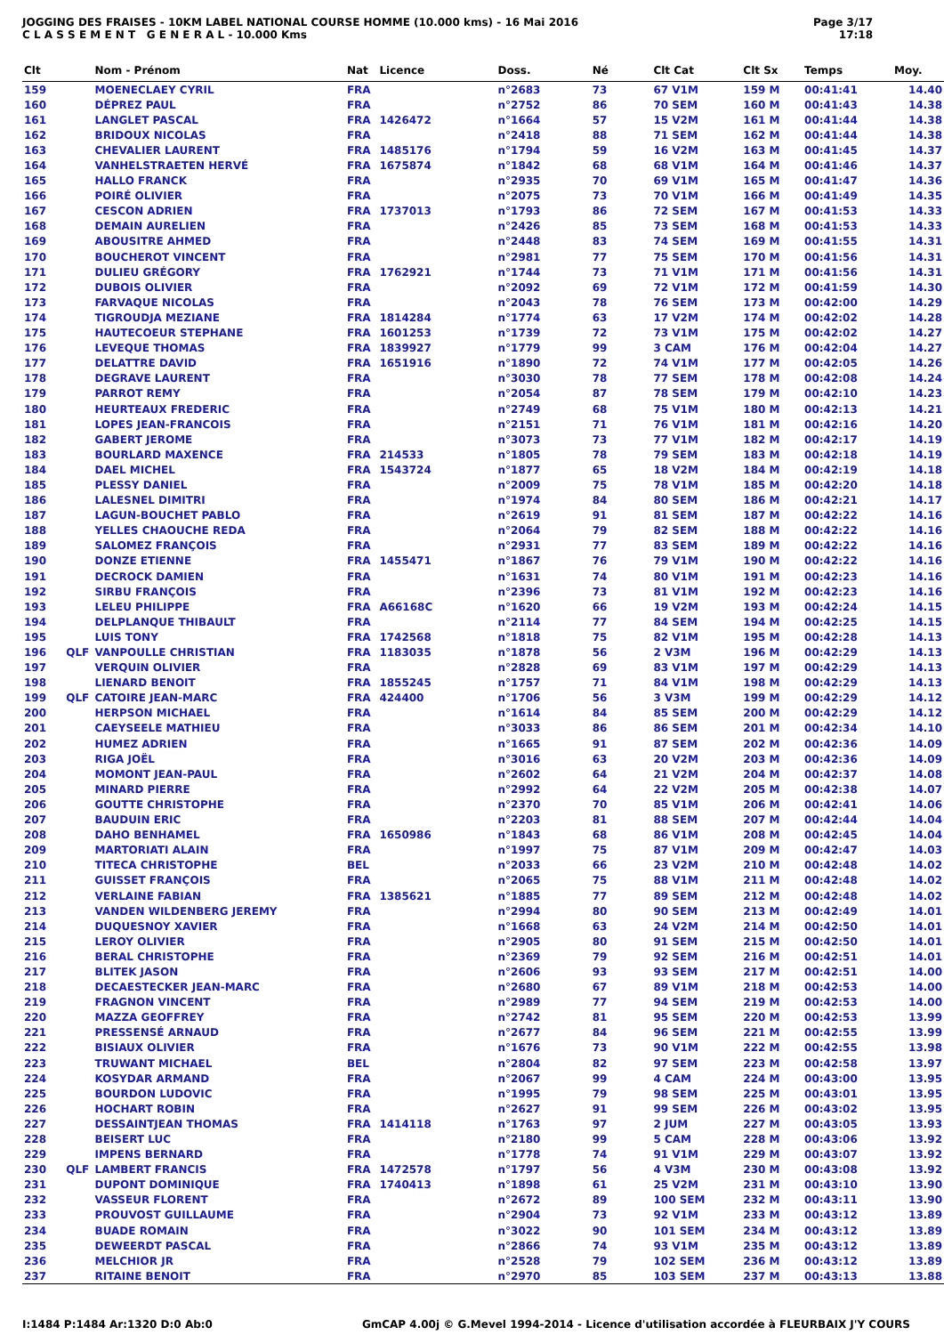JOGGING DES FRAISES - 10KM LABEL NATIONAL COURSE HOMME (10.000 kms) - 16 Mai 2016
C L A S S E M E N T G E N E R A L - 10.000 Kms
Page 3/17
17:18
| Clt | | Nom - Prénom | Nat | Licence | Doss. | Né | Clt Cat | Clt Sx | Temps | Moy. |
| --- | --- | --- | --- | --- | --- | --- | --- | --- | --- | --- |
| 159 | | MOENECLAEY CYRIL | FRA | | n°2683 | 73 | 67 V1M | 159 M | 00:41:41 | 14.40 |
| 160 | | DÉPREZ PAUL | FRA | | n°2752 | 86 | 70 SEM | 160 M | 00:41:43 | 14.38 |
| 161 | | LANGLET PASCAL | FRA | 1426472 | n°1664 | 57 | 15 V2M | 161 M | 00:41:44 | 14.38 |
| 162 | | BRIDOUX NICOLAS | FRA | | n°2418 | 88 | 71 SEM | 162 M | 00:41:44 | 14.38 |
| 163 | | CHEVALIER LAURENT | FRA | 1485176 | n°1794 | 59 | 16 V2M | 163 M | 00:41:45 | 14.37 |
| 164 | | VANHELSTRAETEN HERVÉ | FRA | 1675874 | n°1842 | 68 | 68 V1M | 164 M | 00:41:46 | 14.37 |
| 165 | | HALLO FRANCK | FRA | | n°2935 | 70 | 69 V1M | 165 M | 00:41:47 | 14.36 |
| 166 | | POIRÉ OLIVIER | FRA | | n°2075 | 73 | 70 V1M | 166 M | 00:41:49 | 14.35 |
| 167 | | CESCON ADRIEN | FRA | 1737013 | n°1793 | 86 | 72 SEM | 167 M | 00:41:53 | 14.33 |
| 168 | | DEMAIN AURELIEN | FRA | | n°2426 | 85 | 73 SEM | 168 M | 00:41:53 | 14.33 |
| 169 | | ABOUSITRE AHMED | FRA | | n°2448 | 83 | 74 SEM | 169 M | 00:41:55 | 14.31 |
| 170 | | BOUCHEROT VINCENT | FRA | | n°2981 | 77 | 75 SEM | 170 M | 00:41:56 | 14.31 |
| 171 | | DULIEU GRÉGORY | FRA | 1762921 | n°1744 | 73 | 71 V1M | 171 M | 00:41:56 | 14.31 |
| 172 | | DUBOIS OLIVIER | FRA | | n°2092 | 69 | 72 V1M | 172 M | 00:41:59 | 14.30 |
| 173 | | FARVAQUE NICOLAS | FRA | | n°2043 | 78 | 76 SEM | 173 M | 00:42:00 | 14.29 |
| 174 | | TIGROUDJA MEZIANE | FRA | 1814284 | n°1774 | 63 | 17 V2M | 174 M | 00:42:02 | 14.28 |
| 175 | | HAUTECOEUR STEPHANE | FRA | 1601253 | n°1739 | 72 | 73 V1M | 175 M | 00:42:02 | 14.27 |
| 176 | | LEVEQUE THOMAS | FRA | 1839927 | n°1779 | 99 | 3 CAM | 176 M | 00:42:04 | 14.27 |
| 177 | | DELATTRE DAVID | FRA | 1651916 | n°1890 | 72 | 74 V1M | 177 M | 00:42:05 | 14.26 |
| 178 | | DEGRAVE LAURENT | FRA | | n°3030 | 78 | 77 SEM | 178 M | 00:42:08 | 14.24 |
| 179 | | PARROT REMY | FRA | | n°2054 | 87 | 78 SEM | 179 M | 00:42:10 | 14.23 |
| 180 | | HEURTEAUX FREDERIC | FRA | | n°2749 | 68 | 75 V1M | 180 M | 00:42:13 | 14.21 |
| 181 | | LOPES JEAN-FRANCOIS | FRA | | n°2151 | 71 | 76 V1M | 181 M | 00:42:16 | 14.20 |
| 182 | | GABERT JEROME | FRA | | n°3073 | 73 | 77 V1M | 182 M | 00:42:17 | 14.19 |
| 183 | | BOURLARD MAXENCE | FRA | 214533 | n°1805 | 78 | 79 SEM | 183 M | 00:42:18 | 14.19 |
| 184 | | DAEL MICHEL | FRA | 1543724 | n°1877 | 65 | 18 V2M | 184 M | 00:42:19 | 14.18 |
| 185 | | PLESSY DANIEL | FRA | | n°2009 | 75 | 78 V1M | 185 M | 00:42:20 | 14.18 |
| 186 | | LALESNEL DIMITRI | FRA | | n°1974 | 84 | 80 SEM | 186 M | 00:42:21 | 14.17 |
| 187 | | LAGUN-BOUCHET PABLO | FRA | | n°2619 | 91 | 81 SEM | 187 M | 00:42:22 | 14.16 |
| 188 | | YELLES CHAOUCHE REDA | FRA | | n°2064 | 79 | 82 SEM | 188 M | 00:42:22 | 14.16 |
| 189 | | SALOMEZ FRANÇOIS | FRA | | n°2931 | 77 | 83 SEM | 189 M | 00:42:22 | 14.16 |
| 190 | | DONZE ETIENNE | FRA | 1455471 | n°1867 | 76 | 79 V1M | 190 M | 00:42:22 | 14.16 |
| 191 | | DECROCK DAMIEN | FRA | | n°1631 | 74 | 80 V1M | 191 M | 00:42:23 | 14.16 |
| 192 | | SIRBU FRANÇOIS | FRA | | n°2396 | 73 | 81 V1M | 192 M | 00:42:23 | 14.16 |
| 193 | | LELEU PHILIPPE | FRA | A66168C | n°1620 | 66 | 19 V2M | 193 M | 00:42:24 | 14.15 |
| 194 | | DELPLANQUE THIBAULT | FRA | | n°2114 | 77 | 84 SEM | 194 M | 00:42:25 | 14.15 |
| 195 | | LUIS TONY | FRA | 1742568 | n°1818 | 75 | 82 V1M | 195 M | 00:42:28 | 14.13 |
| 196 | QLF | VANPOULLE CHRISTIAN | FRA | 1183035 | n°1878 | 56 | 2 V3M | 196 M | 00:42:29 | 14.13 |
| 197 | | VERQUIN OLIVIER | FRA | | n°2828 | 69 | 83 V1M | 197 M | 00:42:29 | 14.13 |
| 198 | | LIENARD BENOIT | FRA | 1855245 | n°1757 | 71 | 84 V1M | 198 M | 00:42:29 | 14.13 |
| 199 | QLF | CATOIRE JEAN-MARC | FRA | 424400 | n°1706 | 56 | 3 V3M | 199 M | 00:42:29 | 14.12 |
| 200 | | HERPSON MICHAEL | FRA | | n°1614 | 84 | 85 SEM | 200 M | 00:42:29 | 14.12 |
| 201 | | CAEYSEELE MATHIEU | FRA | | n°3033 | 86 | 86 SEM | 201 M | 00:42:34 | 14.10 |
| 202 | | HUMEZ ADRIEN | FRA | | n°1665 | 91 | 87 SEM | 202 M | 00:42:36 | 14.09 |
| 203 | | RIGA JOËL | FRA | | n°3016 | 63 | 20 V2M | 203 M | 00:42:36 | 14.09 |
| 204 | | MOMONT JEAN-PAUL | FRA | | n°2602 | 64 | 21 V2M | 204 M | 00:42:37 | 14.08 |
| 205 | | MINARD PIERRE | FRA | | n°2992 | 64 | 22 V2M | 205 M | 00:42:38 | 14.07 |
| 206 | | GOUTTE CHRISTOPHE | FRA | | n°2370 | 70 | 85 V1M | 206 M | 00:42:41 | 14.06 |
| 207 | | BAUDUIN ERIC | FRA | | n°2203 | 81 | 88 SEM | 207 M | 00:42:44 | 14.04 |
| 208 | | DAHO BENHAMEL | FRA | 1650986 | n°1843 | 68 | 86 V1M | 208 M | 00:42:45 | 14.04 |
| 209 | | MARTORIATI ALAIN | FRA | | n°1997 | 75 | 87 V1M | 209 M | 00:42:47 | 14.03 |
| 210 | | TITECA CHRISTOPHE | BEL | | n°2033 | 66 | 23 V2M | 210 M | 00:42:48 | 14.02 |
| 211 | | GUISSET FRANÇOIS | FRA | | n°2065 | 75 | 88 V1M | 211 M | 00:42:48 | 14.02 |
| 212 | | VERLAINE FABIAN | FRA | 1385621 | n°1885 | 77 | 89 SEM | 212 M | 00:42:48 | 14.02 |
| 213 | | VANDEN WILDENBERG JEREMY | FRA | | n°2994 | 80 | 90 SEM | 213 M | 00:42:49 | 14.01 |
| 214 | | DUQUESNOY XAVIER | FRA | | n°1668 | 63 | 24 V2M | 214 M | 00:42:50 | 14.01 |
| 215 | | LEROY OLIVIER | FRA | | n°2905 | 80 | 91 SEM | 215 M | 00:42:50 | 14.01 |
| 216 | | BERAL CHRISTOPHE | FRA | | n°2369 | 79 | 92 SEM | 216 M | 00:42:51 | 14.01 |
| 217 | | BLITEK JASON | FRA | | n°2606 | 93 | 93 SEM | 217 M | 00:42:51 | 14.00 |
| 218 | | DECAESTECKER JEAN-MARC | FRA | | n°2680 | 67 | 89 V1M | 218 M | 00:42:53 | 14.00 |
| 219 | | FRAGNON VINCENT | FRA | | n°2989 | 77 | 94 SEM | 219 M | 00:42:53 | 14.00 |
| 220 | | MAZZA GEOFFREY | FRA | | n°2742 | 81 | 95 SEM | 220 M | 00:42:53 | 13.99 |
| 221 | | PRESSENSÉ ARNAUD | FRA | | n°2677 | 84 | 96 SEM | 221 M | 00:42:55 | 13.99 |
| 222 | | BISIAUX OLIVIER | FRA | | n°1676 | 73 | 90 V1M | 222 M | 00:42:55 | 13.98 |
| 223 | | TRUWANT MICHAEL | BEL | | n°2804 | 82 | 97 SEM | 223 M | 00:42:58 | 13.97 |
| 224 | | KOSYDAR ARMAND | FRA | | n°2067 | 99 | 4 CAM | 224 M | 00:43:00 | 13.95 |
| 225 | | BOURDON LUDOVIC | FRA | | n°1995 | 79 | 98 SEM | 225 M | 00:43:01 | 13.95 |
| 226 | | HOCHART ROBIN | FRA | | n°2627 | 91 | 99 SEM | 226 M | 00:43:02 | 13.95 |
| 227 | | DESSAINTJEAN THOMAS | FRA | 1414118 | n°1763 | 97 | 2 JUM | 227 M | 00:43:05 | 13.93 |
| 228 | | BEISERT LUC | FRA | | n°2180 | 99 | 5 CAM | 228 M | 00:43:06 | 13.92 |
| 229 | | IMPENS BERNARD | FRA | | n°1778 | 74 | 91 V1M | 229 M | 00:43:07 | 13.92 |
| 230 | QLF | LAMBERT FRANCIS | FRA | 1472578 | n°1797 | 56 | 4 V3M | 230 M | 00:43:08 | 13.92 |
| 231 | | DUPONT DOMINIQUE | FRA | 1740413 | n°1898 | 61 | 25 V2M | 231 M | 00:43:10 | 13.90 |
| 232 | | VASSEUR FLORENT | FRA | | n°2672 | 89 | 100 SEM | 232 M | 00:43:11 | 13.90 |
| 233 | | PROUVOST GUILLAUME | FRA | | n°2904 | 73 | 92 V1M | 233 M | 00:43:12 | 13.89 |
| 234 | | BUADE ROMAIN | FRA | | n°3022 | 90 | 101 SEM | 234 M | 00:43:12 | 13.89 |
| 235 | | DEWEERDT PASCAL | FRA | | n°2866 | 74 | 93 V1M | 235 M | 00:43:12 | 13.89 |
| 236 | | MELCHIOR JR | FRA | | n°2528 | 79 | 102 SEM | 236 M | 00:43:12 | 13.89 |
| 237 | | RITAINE BENOIT | FRA | | n°2970 | 85 | 103 SEM | 237 M | 00:43:13 | 13.88 |
I:1484 P:1484 Ar:1320 D:0 Ab:0 GmCAP 4.00j © G.Mevel 1994-2014 - Licence d'utilisation accordée à FLEURBAIX J'Y COURS